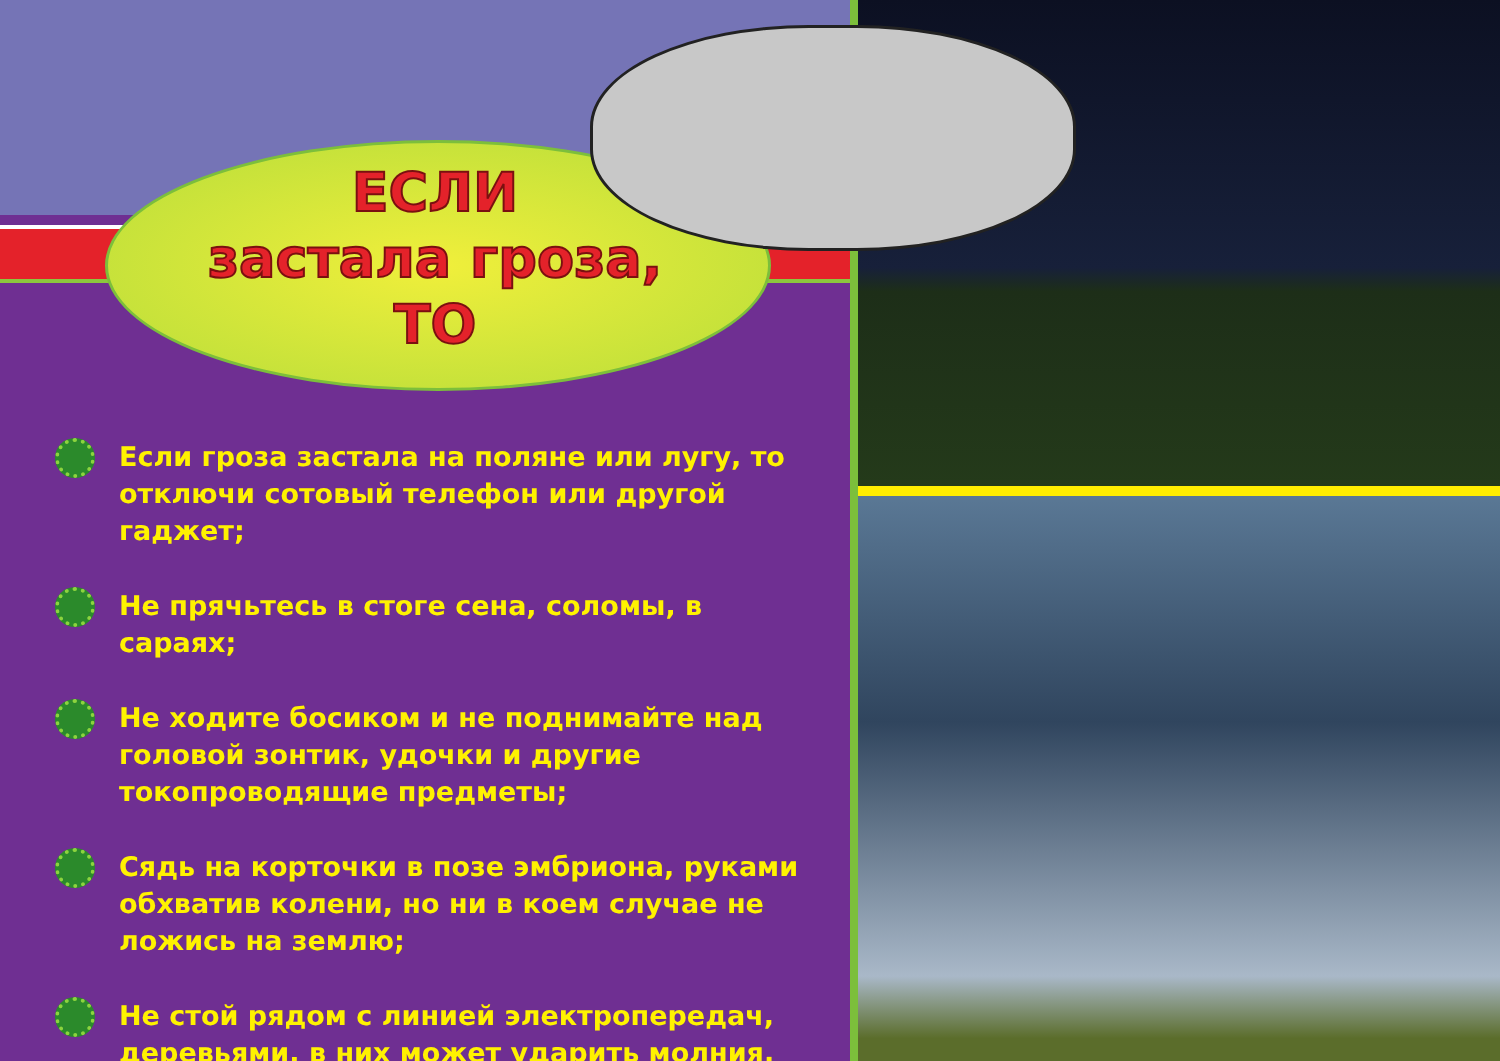ЕСЛИ
застала гроза,
ТО
Если гроза застала на поляне или лугу, то отключи сотовый телефон или другой гаджет;
Не прячьтесь в стоге сена, соломы, в сараях;
Не ходите босиком и не поднимайте над головой зонтик, удочки и другие токопроводящие предметы;
Сядь на корточки в позе эмбриона, руками обхватив колени, но ни в коем случае не ложись на землю;
Не стой рядом с линией электропередач, деревьями, в них может ударить молния.